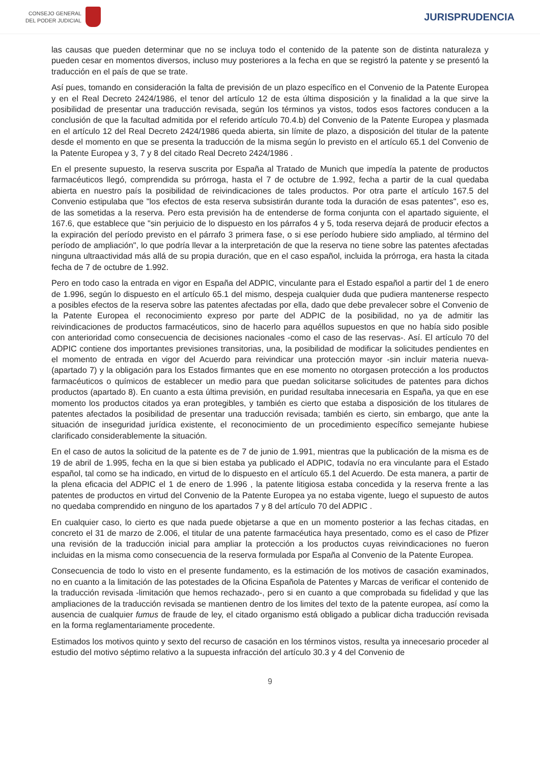CONSEJO GENERAL
DEL PODER JUDICIAL
JURISPRUDENCIA
las causas que pueden determinar que no se incluya todo el contenido de la patente son de distinta naturaleza y pueden cesar en momentos diversos, incluso muy posteriores a la fecha en que se registró la patente y se presentó la traducción en el país de que se trate.
Así pues, tomando en consideración la falta de previsión de un plazo específico en el Convenio de la Patente Europea y en el Real Decreto 2424/1986, el tenor del artículo 12 de esta última disposición y la finalidad a la que sirve la posibilidad de presentar una traducción revisada, según los términos ya vistos, todos esos factores conducen a la conclusión de que la facultad admitida por el referido artículo 70.4.b) del Convenio de la Patente Europea y plasmada en el artículo 12 del Real Decreto 2424/1986 queda abierta, sin límite de plazo, a disposición del titular de la patente desde el momento en que se presenta la traducción de la misma según lo previsto en el artículo 65.1 del Convenio de la Patente Europea y 3, 7 y 8 del citado Real Decreto 2424/1986 .
En el presente supuesto, la reserva suscrita por España al Tratado de Munich que impedía la patente de productos farmacéuticos llegó, comprendida su prórroga, hasta el 7 de octubre de 1.992, fecha a partir de la cual quedaba abierta en nuestro país la posibilidad de reivindicaciones de tales productos. Por otra parte el artículo 167.5 del Convenio estipulaba que "los efectos de esta reserva subsistirán durante toda la duración de esas patentes", eso es, de las sometidas a la reserva. Pero esta previsión ha de entenderse de forma conjunta con el apartado siguiente, el 167.6, que establece que "sin perjuicio de lo dispuesto en los párrafos 4 y 5, toda reserva dejará de producir efectos a la expiración del período previsto en el párrafo 3 primera fase, o si ese período hubiere sido ampliado, al término del período de ampliación", lo que podría llevar a la interpretación de que la reserva no tiene sobre las patentes afectadas ninguna ultraactividad más allá de su propia duración, que en el caso español, incluida la prórroga, era hasta la citada fecha de 7 de octubre de 1.992.
Pero en todo caso la entrada en vigor en España del ADPIC, vinculante para el Estado español a partir del 1 de enero de 1.996, según lo dispuesto en el artículo 65.1 del mismo, despeja cualquier duda que pudiera mantenerse respecto a posibles efectos de la reserva sobre las patentes afectadas por ella, dado que debe prevalecer sobre el Convenio de la Patente Europea el reconocimiento expreso por parte del ADPIC de la posibilidad, no ya de admitir las reivindicaciones de productos farmacéuticos, sino de hacerlo para aquéllos supuestos en que no había sido posible con anterioridad como consecuencia de decisiones nacionales -como el caso de las reservas-. Así. El artículo 70 del ADPIC contiene dos importantes previsiones transitorias, una, la posibilidad de modificar la solicitudes pendientes en el momento de entrada en vigor del Acuerdo para reivindicar una protección mayor -sin incluir materia nueva- (apartado 7) y la obligación para los Estados firmantes que en ese momento no otorgasen protección a los productos farmacéuticos o químicos de establecer un medio para que puedan solicitarse solicitudes de patentes para dichos productos (apartado 8). En cuanto a esta última previsión, en puridad resultaba innecesaria en España, ya que en ese momento los productos citados ya eran protegibles, y también es cierto que estaba a disposición de los titulares de patentes afectados la posibilidad de presentar una traducción revisada; también es cierto, sin embargo, que ante la situación de inseguridad jurídica existente, el reconocimiento de un procedimiento específico semejante hubiese clarificado considerablemente la situación.
En el caso de autos la solicitud de la patente es de 7 de junio de 1.991, mientras que la publicación de la misma es de 19 de abril de 1.995, fecha en la que si bien estaba ya publicado el ADPIC, todavía no era vinculante para el Estado español, tal como se ha indicado, en virtud de lo dispuesto en el artículo 65.1 del Acuerdo. De esta manera, a partir de la plena eficacia del ADPIC el 1 de enero de 1.996 , la patente litigiosa estaba concedida y la reserva frente a las patentes de productos en virtud del Convenio de la Patente Europea ya no estaba vigente, luego el supuesto de autos no quedaba comprendido en ninguno de los apartados 7 y 8 del artículo 70 del ADPIC .
En cualquier caso, lo cierto es que nada puede objetarse a que en un momento posterior a las fechas citadas, en concreto el 31 de marzo de 2.006, el titular de una patente farmacéutica haya presentado, como es el caso de Pfizer una revisión de la traducción inicial para ampliar la protección a los productos cuyas reivindicaciones no fueron incluidas en la misma como consecuencia de la reserva formulada por España al Convenio de la Patente Europea.
Consecuencia de todo lo visto en el presente fundamento, es la estimación de los motivos de casación examinados, no en cuanto a la limitación de las potestades de la Oficina Española de Patentes y Marcas de verificar el contenido de la traducción revisada -limitación que hemos rechazado-, pero si en cuanto a que comprobada su fidelidad y que las ampliaciones de la traducción revisada se mantienen dentro de los limites del texto de la patente europea, así como la ausencia de cualquier fumus de fraude de ley, el citado organismo está obligado a publicar dicha traducción revisada en la forma reglamentariamente procedente.
Estimados los motivos quinto y sexto del recurso de casación en los términos vistos, resulta ya innecesario proceder al estudio del motivo séptimo relativo a la supuesta infracción del artículo 30.3 y 4 del Convenio de
9